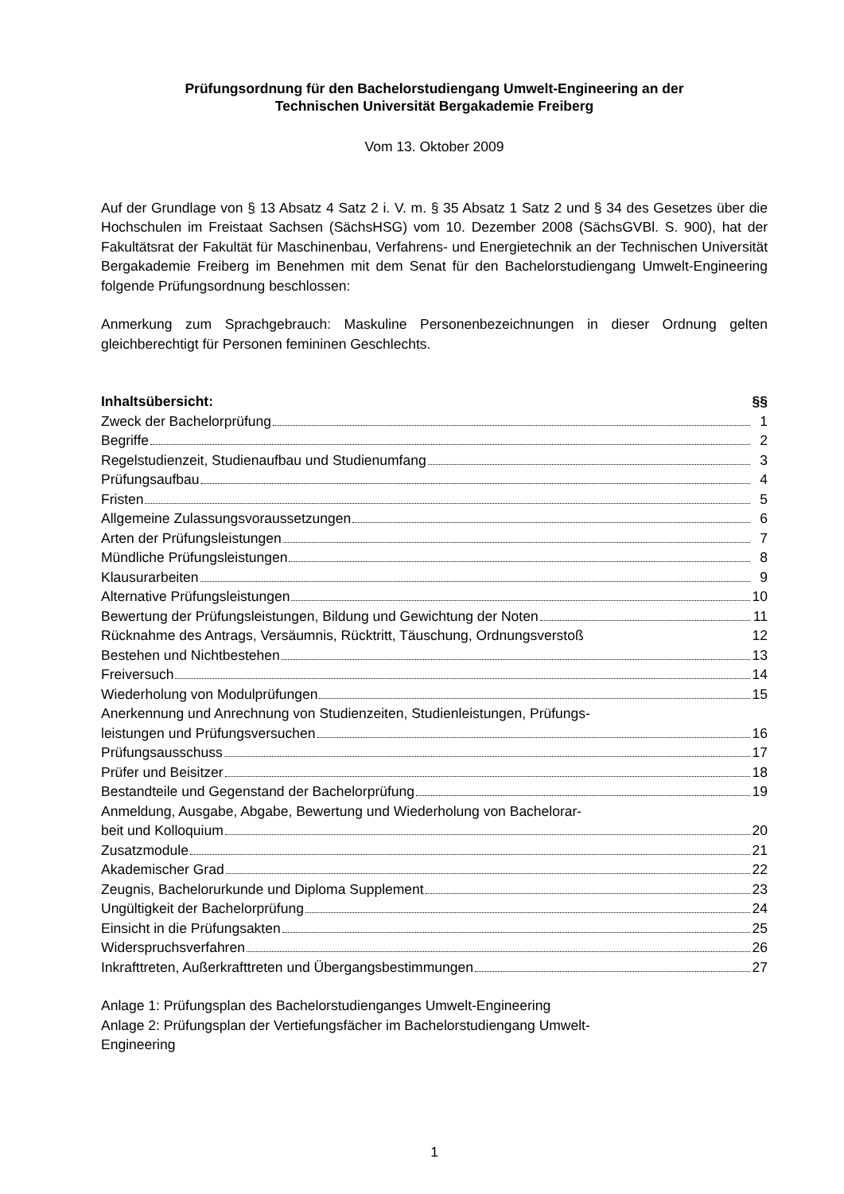Prüfungsordnung für den Bachelorstudiengang Umwelt-Engineering an der
Technischen Universität Bergakademie Freiberg
Vom 13. Oktober 2009
Auf der Grundlage von § 13 Absatz 4 Satz 2 i. V. m. § 35 Absatz 1 Satz 2 und § 34 des Gesetzes über die Hochschulen im Freistaat Sachsen (SächsHSG) vom 10. Dezember 2008 (SächsGVBl. S. 900), hat der Fakultätsrat der Fakultät für Maschinenbau, Verfahrens- und Energietechnik an der Technischen Universität Bergakademie Freiberg im Benehmen mit dem Senat für den Bachelorstudiengang Umwelt-Engineering folgende Prüfungsordnung beschlossen:
Anmerkung zum Sprachgebrauch: Maskuline Personenbezeichnungen in dieser Ordnung gelten gleichberechtigt für Personen femininen Geschlechts.
Inhaltsübersicht: §§
Zweck der Bachelorprüfung 1
Begriffe 2
Regelstudienzeit, Studienaufbau und Studienumfang 3
Prüfungsaufbau 4
Fristen 5
Allgemeine Zulassungsvoraussetzungen 6
Arten der Prüfungsleistungen 7
Mündliche Prüfungsleistungen 8
Klausurarbeiten 9
Alternative Prüfungsleistungen 10
Bewertung der Prüfungsleistungen, Bildung und Gewichtung der Noten 11
Rücknahme des Antrags, Versäumnis, Rücktritt, Täuschung, Ordnungsverstoß 12
Bestehen und Nichtbestehen 13
Freiversuch 14
Wiederholung von Modulprüfungen 15
Anerkennung und Anrechnung von Studienzeiten, Studienleistungen, Prüfungs-
leistungen und Prüfungsversuchen 16
Prüfungsausschuss 17
Prüfer und Beisitzer 18
Bestandteile und Gegenstand der Bachelorprüfung 19
Anmeldung, Ausgabe, Abgabe, Bewertung und Wiederholung von Bachelorar-
beit und Kolloquium 20
Zusatzmodule 21
Akademischer Grad 22
Zeugnis, Bachelorurkunde und Diploma Supplement 23
Ungültigkeit der Bachelorprüfung 24
Einsicht in die Prüfungsakten 25
Widerspruchsverfahren 26
Inkrafttreten, Außerkrafttreten und Übergangsbestimmungen 27
Anlage 1: Prüfungsplan des Bachelorstudienganges Umwelt-Engineering
Anlage 2: Prüfungsplan der Vertiefungsfächer im Bachelorstudiengang Umwelt-
Engineering
1